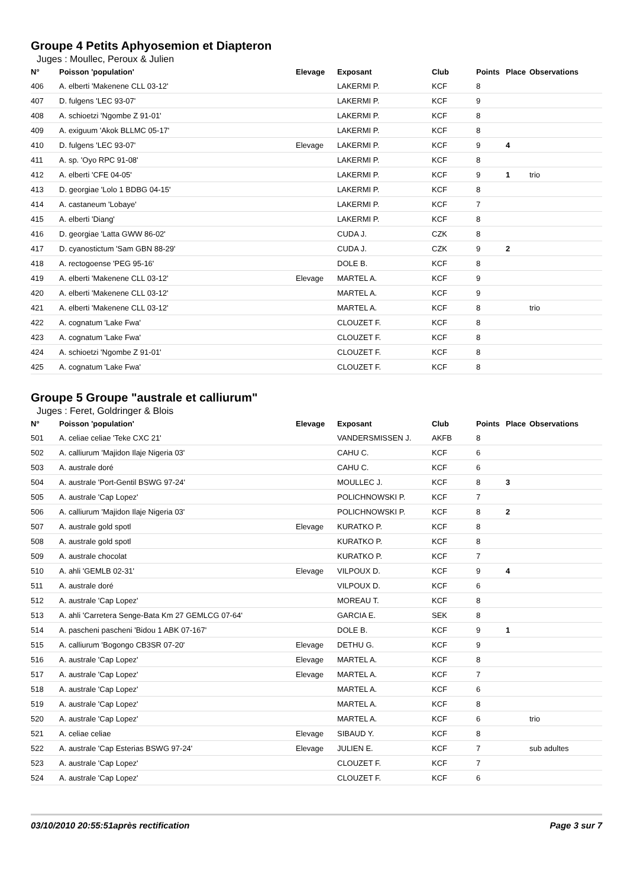Groupe 4 Petits Aphyosemion et Diapteron
Juges : Moullec, Peroux & Julien
| N° | Poisson 'population' | Elevage | Exposant | Club | Points | Place | Observations |
| --- | --- | --- | --- | --- | --- | --- | --- |
| 406 | A. elberti 'Makenene CLL 03-12' | | LAKERMI P. | KCF | 8 | | |
| 407 | D. fulgens 'LEC 93-07' | | LAKERMI P. | KCF | 9 | | |
| 408 | A. schioetzi 'Ngombe Z 91-01' | | LAKERMI P. | KCF | 8 | | |
| 409 | A. exiguum 'Akok BLLMC 05-17' | | LAKERMI P. | KCF | 8 | | |
| 410 | D. fulgens 'LEC 93-07' | Elevage | LAKERMI P. | KCF | 9 | 4 | |
| 411 | A. sp. 'Oyo RPC 91-08' | | LAKERMI P. | KCF | 8 | | |
| 412 | A. elberti 'CFE 04-05' | | LAKERMI P. | KCF | 9 | 1 | trio |
| 413 | D. georgiae 'Lolo 1 BDBG 04-15' | | LAKERMI P. | KCF | 8 | | |
| 414 | A. castaneum 'Lobaye' | | LAKERMI P. | KCF | 7 | | |
| 415 | A. elberti 'Diang' | | LAKERMI P. | KCF | 8 | | |
| 416 | D. georgiae 'Latta GWW 86-02' | | CUDA J. | CZK | 8 | | |
| 417 | D. cyanostictum 'Sam GBN 88-29' | | CUDA J. | CZK | 9 | 2 | |
| 418 | A. rectogoense 'PEG 95-16' | | DOLE B. | KCF | 8 | | |
| 419 | A. elberti 'Makenene CLL 03-12' | Elevage | MARTEL A. | KCF | 9 | | |
| 420 | A. elberti 'Makenene CLL 03-12' | | MARTEL A. | KCF | 9 | | |
| 421 | A. elberti 'Makenene CLL 03-12' | | MARTEL A. | KCF | 8 | | trio |
| 422 | A. cognatum 'Lake Fwa' | | CLOUZET F. | KCF | 8 | | |
| 423 | A. cognatum 'Lake Fwa' | | CLOUZET F. | KCF | 8 | | |
| 424 | A. schioetzi 'Ngombe Z 91-01' | | CLOUZET F. | KCF | 8 | | |
| 425 | A. cognatum 'Lake Fwa' | | CLOUZET F. | KCF | 8 | | |
Groupe 5 Groupe "australe et calliurum"
Juges : Feret, Goldringer & Blois
| N° | Poisson 'population' | Elevage | Exposant | Club | Points | Place | Observations |
| --- | --- | --- | --- | --- | --- | --- | --- |
| 501 | A. celiae celiae 'Teke CXC 21' | | VANDERSMISSEN J. | AKFB | 8 | | |
| 502 | A. calliurum 'Majidon Ilaje Nigeria 03' | | CAHU C. | KCF | 6 | | |
| 503 | A. australe doré | | CAHU C. | KCF | 6 | | |
| 504 | A. australe 'Port-Gentil BSWG 97-24' | | MOULLEC J. | KCF | 8 | 3 | |
| 505 | A. australe 'Cap Lopez' | | POLICHNOWSKI P. | KCF | 7 | | |
| 506 | A. calliurum 'Majidon Ilaje Nigeria 03' | | POLICHNOWSKI P. | KCF | 8 | 2 | |
| 507 | A. australe gold spotl | Elevage | KURATKO P. | KCF | 8 | | |
| 508 | A. australe gold spotl | | KURATKO P. | KCF | 8 | | |
| 509 | A. australe chocolat | | KURATKO P. | KCF | 7 | | |
| 510 | A. ahli 'GEMLB 02-31' | Elevage | VILPOUX D. | KCF | 9 | 4 | |
| 511 | A. australe doré | | VILPOUX D. | KCF | 6 | | |
| 512 | A. australe 'Cap Lopez' | | MOREAU T. | KCF | 8 | | |
| 513 | A. ahli 'Carretera Senge-Bata Km 27 GEMLCG 07-64' | | GARCIA E. | SEK | 8 | | |
| 514 | A. pascheni pascheni 'Bidou 1 ABK 07-167' | | DOLE B. | KCF | 9 | 1 | |
| 515 | A. calliurum 'Bogongo CB3SR 07-20' | Elevage | DETHU G. | KCF | 9 | | |
| 516 | A. australe 'Cap Lopez' | Elevage | MARTEL A. | KCF | 8 | | |
| 517 | A. australe 'Cap Lopez' | Elevage | MARTEL A. | KCF | 7 | | |
| 518 | A. australe 'Cap Lopez' | | MARTEL A. | KCF | 6 | | |
| 519 | A. australe 'Cap Lopez' | | MARTEL A. | KCF | 8 | | |
| 520 | A. australe 'Cap Lopez' | | MARTEL A. | KCF | 6 | | trio |
| 521 | A. celiae celiae | Elevage | SIBAUD Y. | KCF | 8 | | |
| 522 | A. australe 'Cap Esterias BSWG 97-24' | Elevage | JULIEN E. | KCF | 7 | | sub adultes |
| 523 | A. australe 'Cap Lopez' | | CLOUZET F. | KCF | 7 | | |
| 524 | A. australe 'Cap Lopez' | | CLOUZET F. | KCF | 6 | | |
03/10/2010 20:55:51après rectification Page 3 sur 7